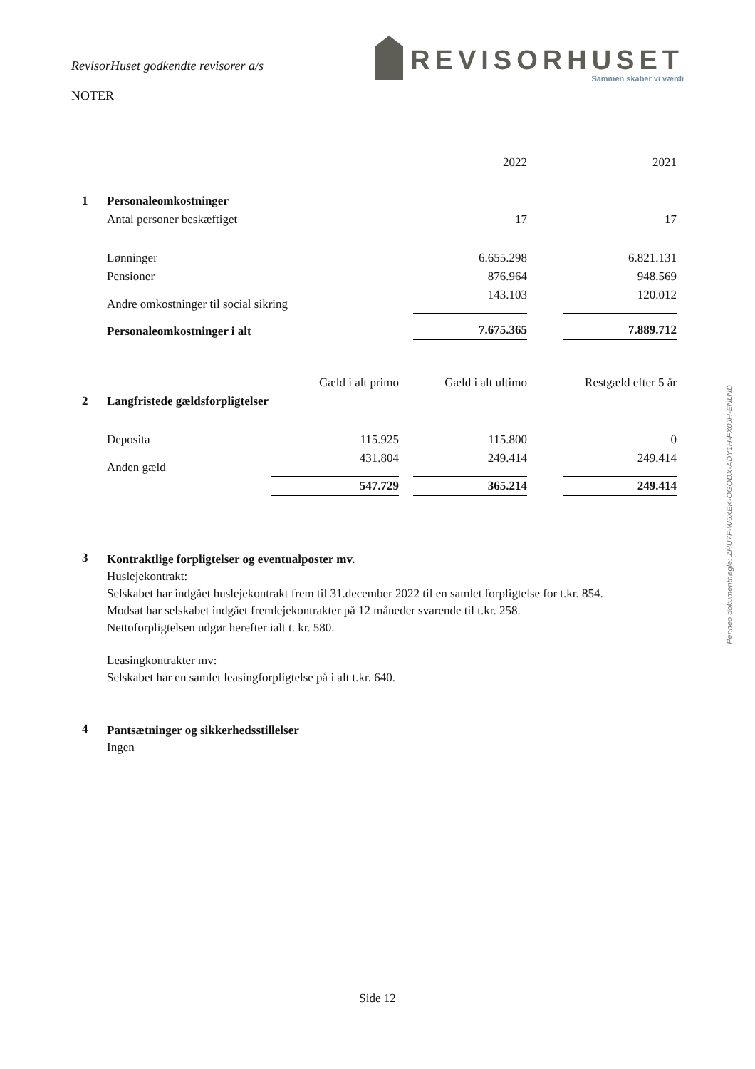RevisorHuset godkendte revisorer a/s
REVISORHUSET
Sammen skaber vi værdi
NOTER
| | | 2022 | | 2021 |
| 1 | Personaleomkostninger | | | |
| | Antal personer beskæftiget | 17 | | 17 |
| | Lønninger | 6.655.298 | | 6.821.131 |
| | Pensioner | 876.964 | | 948.569 |
| | Andre omkostninger til social sikring | 143.103 | | 120.012 |
| | Personaleomkostninger i alt | 7.675.365 | | 7.889.712 |
| | | Gæld i alt primo | | Gæld i alt ultimo | | Restgæld efter 5 år |
| 2 | Langfristede gældsforpligtelser | | | | | |
| | Deposita | 115.925 | | 115.800 | | 0 |
| | Anden gæld | 431.804 | | 249.414 | | 249.414 |
| | | 547.729 | | 365.214 | | 249.414 |
3
Kontraktlige forpligtelser og eventualposter mv.
Huslejekontrakt:
Selskabet har indgået huslejekontrakt frem til 31.december 2022 til en samlet forpligtelse for t.kr. 854.
Modsat har selskabet indgået fremlejekontrakter på 12 måneder svarende til t.kr. 258.
Nettoforpligtelsen udgør herefter ialt t. kr. 580.
Leasingkontrakter mv:
Selskabet har en samlet leasingforpligtelse på i alt t.kr. 640.
4
Pantsætninger og sikkerhedsstillelser
Ingen
Side 12
Penneo dokumentnøgle: ZHU7F-W5XEK-OGODX-ADY1H-FX0JH-ENLND